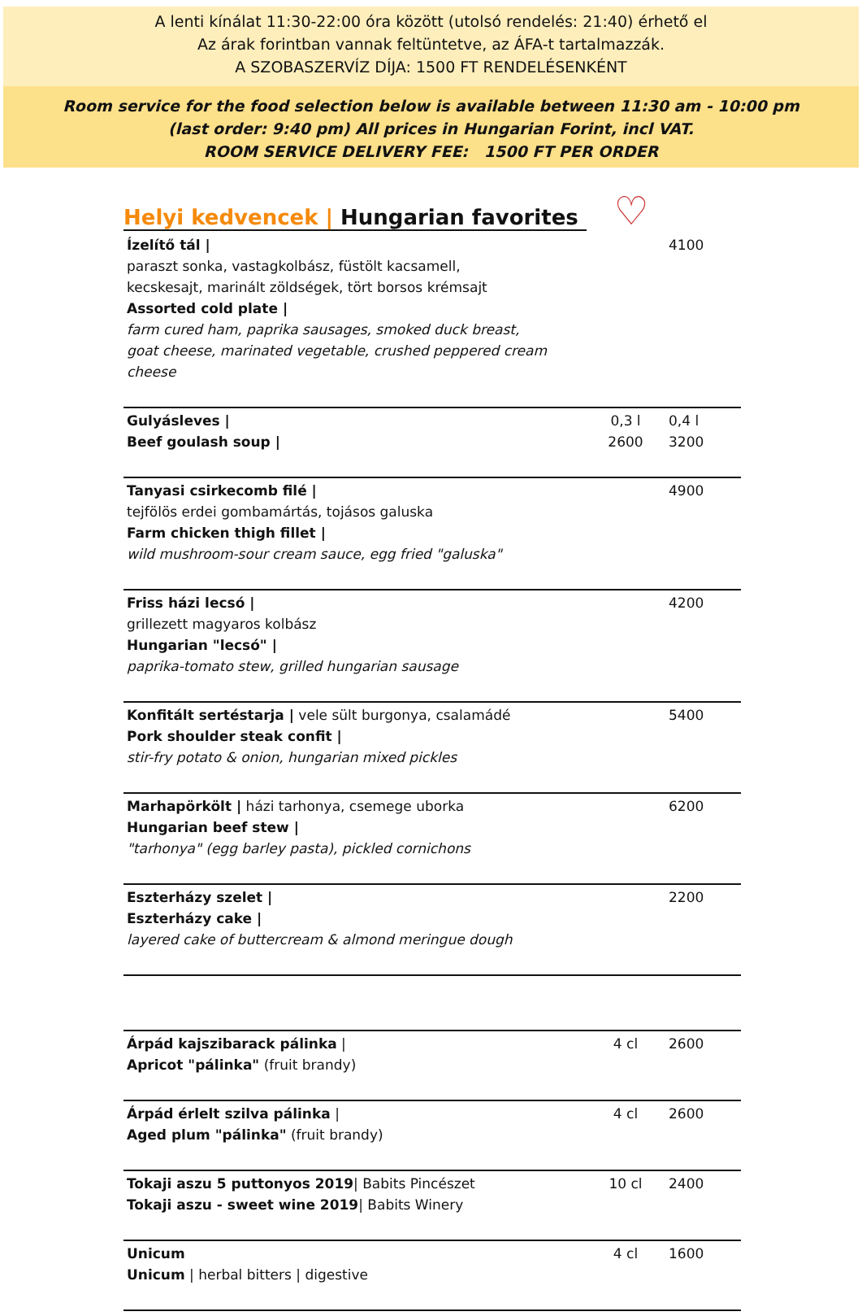A lenti kínálat 11:30-22:00 óra között (utolsó rendelés: 21:40) érhető el
Az árak forintban vannak feltüntetve, az ÁFA-t tartalmazzák.
A SZOBASZERVÍZ DÍJA: 1500 FT RENDELÉSENKÉNT
Room service for the food selection below is available between 11:30 am - 10:00 pm
(last order: 9:40 pm) All prices in Hungarian Forint, incl VAT.
ROOM SERVICE DELIVERY FEE: 1500 FT PER ORDER
Helyi kedvencek | Hungarian favorites ♡
| Ízelítő tál / paraszt sonka, vastagkolbász, füstölt kacsamell, kecskesajt, marinált zöldségek, tört borsos krémsajt Assorted cold plate / farm cured ham, paprika sausages, smoked duck breast, goat cheese, marinated vegetable, crushed peppered cream cheese | | 4100 |
| Gulyásleves / Beef goulash soup / | 0,3 l 2600 | 0,4 l 3200 |
| Tanyasi csirkecomb filé / tejfölös erdei gombamártás, tojásos galuska Farm chicken thigh fillet / wild mushroom-sour cream sauce, egg fried "galuska" | | 4900 |
| Friss házi lecsó / grillezett magyaros kolbász Hungarian "lecsó" / paprika-tomato stew, grilled hungarian sausage | | 4200 |
| Konfitált sertéstarja / vele sült burgonya, csalamádé Pork shoulder steak confit / stir-fry potato & onion, hungarian mixed pickles | | 5400 |
| Marhapörkölt / házi tarhonya, csemege uborka Hungarian beef stew / "tarhonya" (egg barley pasta), pickled cornichons | | 6200 |
| Eszterházy szelet / Eszterházy cake / layered cake of buttercream & almond meringue dough | | 2200 |
| Árpád kajszibarack pálinka / Apricot "pálinka" (fruit brandy) | 4 cl | 2600 |
| Árpád érlelt szilva pálinka / Aged plum "pálinka" (fruit brandy) | 4 cl | 2600 |
| Tokaji aszu 5 puttonyos 2019 / Babits Pincészet Tokaji aszu - sweet wine 2019 / Babits Winery | 10 cl | 2400 |
| Unicum Unicum / herbal bitters / digestive | 4 cl | 1600 |